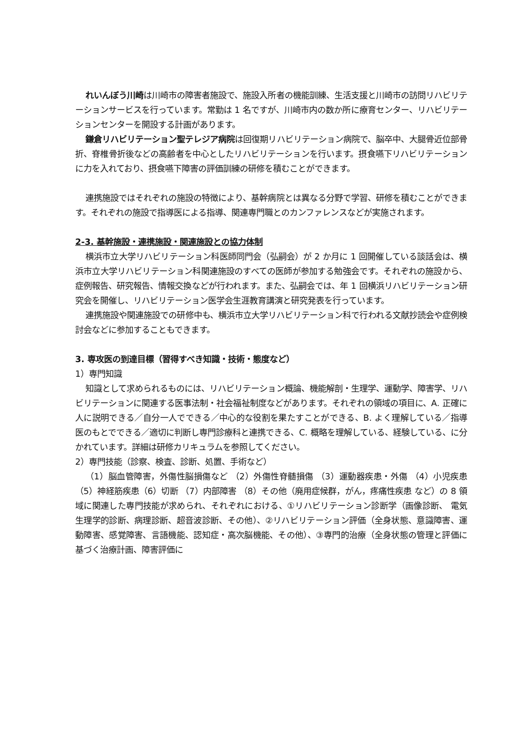れいんぼう川崎は川崎市の障害者施設で、施設入所者の機能訓練、生活支援と川崎市の訪問リハビリテーションサービスを行っています。常勤は 1 名ですが、川崎市内の数か所に療育センター、リハビリテーションセンターを開設する計画があります。
鎌倉リハビリテーション聖テレジア病院は回復期リハビリテーション病院で、脳卒中、大腿骨近位部骨折、脊椎骨折後などの高齢者を中心としたリハビリテーションを行います。摂食嚥下リハビリテーションに力を入れており、摂食嚥下障害の評価訓練の研修を積むことができます。
連携施設ではそれぞれの施設の特徴により、基幹病院とは異なる分野で学習、研修を積むことができます。それぞれの施設で指導医による指導、関連専門職とのカンファレンスなどが実施されます。
2-3. 基幹施設・連携施設・関連施設との協力体制
横浜市立大学リハビリテーション科医師同門会（弘嗣会）が 2 か月に 1 回開催している談話会は、横浜市立大学リハビリテーション科関連施設のすべての医師が参加する勉強会です。それぞれの施設から、症例報告、研究報告、情報交換などが行われます。また、弘嗣会では、年 1 回横浜リハビリテーション研究会を開催し、リハビリテーション医学会生涯教育講演と研究発表を行っています。
連携施設や関連施設での研修中も、横浜市立大学リハビリテーション科で行われる文献抄読会や症例検討会などに参加することもできます。
3. 専攻医の到達目標（習得すべき知識・技術・態度など）
1）専門知識
知識として求められるものには、リハビリテーション概論、機能解剖・生理学、運動学、障害学、リハビリテーションに関連する医事法制・社会福祉制度などがあります。それぞれの領域の項目に、A. 正確に人に説明できる／自分一人でできる／中心的な役割を果たすことができる、B. よく理解している／指導医のもとでできる／適切に判断し専門診療科と連携できる、C. 概略を理解している、経験している、に分かれています。詳細は研修カリキュラムを参照してください。
2）専門技能（診察、検査、診断、処置、手術など）
（1）脳血管障害，外傷性脳損傷など （2）外傷性脊髄損傷 （3）運動器疾患・外傷 （4）小児疾患 （5）神経筋疾患（6）切断 （7）内部障害 （8）その他（廃用症候群，がん，疼痛性疾患 など）の 8 領域に関連した専門技能が求められ、それぞれにおける、①リハビリテーション診断学（画像診断、 電気生理学的診断、病理診断、超音波診断、その他）、②リハビリテーション評価（全身状態、意識障害、運動障害、感覚障害、言語機能、認知症・高次脳機能、その他）、③専門的治療（全身状態の管理と評価に基づく治療計画、障害評価に